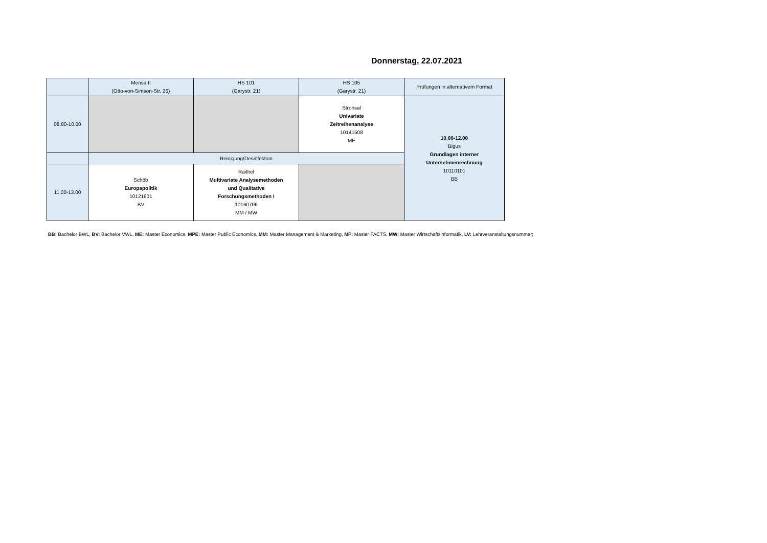Donnerstag, 22.07.2021
| | Mensa II (Otto-von-Simson-Str. 26) | HS 101 (Garystr. 21) | HS 105 (Garystr. 21) | Prüfungen in alternativem Format |
| --- | --- | --- | --- | --- |
| 08.00-10.00 | | | Strohsal Univariate Zeitreihenanalyse 10141508 ME | 10.00-12.00 Bigus Grundlagen interner Unternehmenrechnung 10110101 BB |
| | Reinigung/Desinfektion | | | |
| 11.00-13.00 | Schöb Europapolitik 10121601 BV | Raithel Multivariate Analysemethoden und Qualitative Forschungsmethoden I 10160706 MM / MW | | |
BB: Bachelor BWL, BV: Bachelor VWL, ME: Master Economics, MPE: Master Public Economics, MM: Master Management & Marketing, MF: Master FACTS, MW: Master Wirtschaftsinformatik, LV: Lehrveranstaltungsnummer;